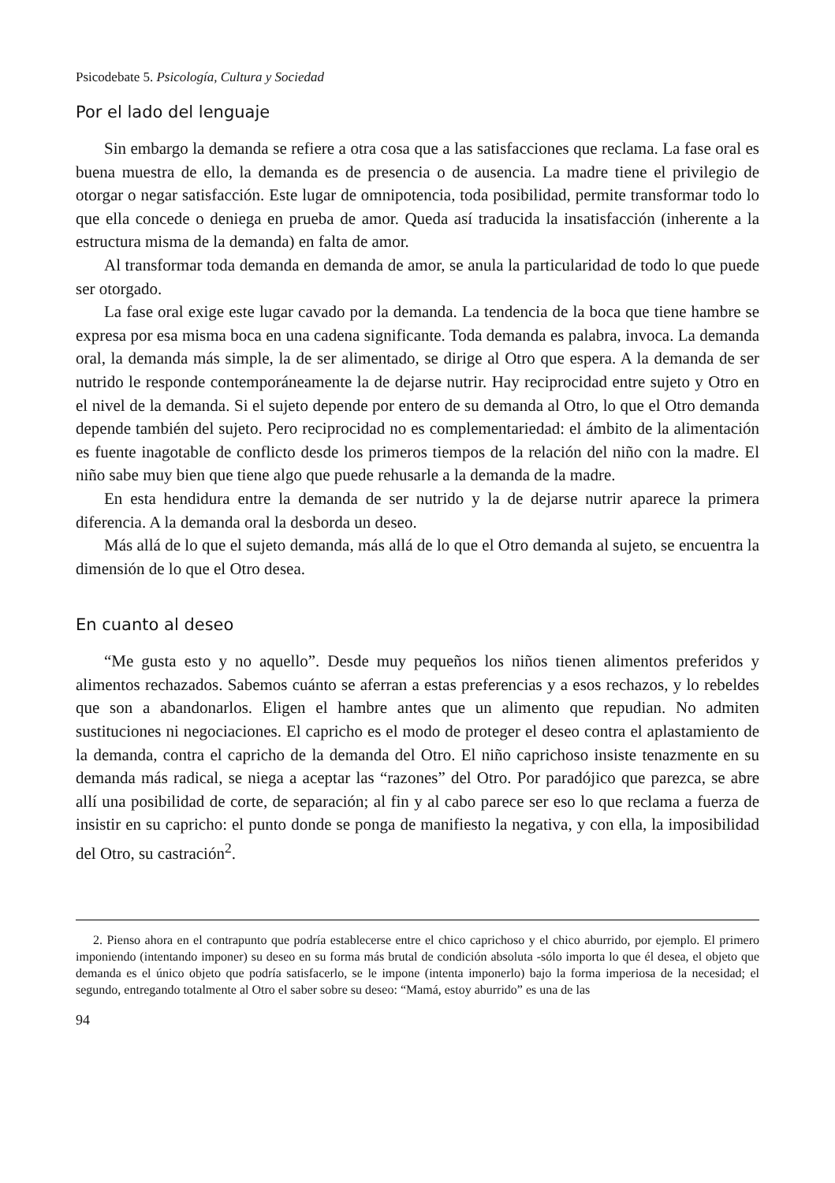Psicodebate 5. Psicología, Cultura y Sociedad
Por el lado del lenguaje
Sin embargo la demanda se refiere a otra cosa que a las satisfacciones que reclama. La fase oral es buena muestra de ello, la demanda es de presencia o de ausencia. La madre tiene el privilegio de otorgar o negar satisfacción. Este lugar de omnipotencia, toda posibilidad, permite transformar todo lo que ella concede o deniega en prueba de amor. Queda así traducida la insatisfacción (inherente a la estructura misma de la demanda) en falta de amor.
Al transformar toda demanda en demanda de amor, se anula la particularidad de todo lo que puede ser otorgado.
La fase oral exige este lugar cavado por la demanda. La tendencia de la boca que tiene hambre se expresa por esa misma boca en una cadena significante. Toda demanda es palabra, invoca. La demanda oral, la demanda más simple, la de ser alimentado, se dirige al Otro que espera. A la demanda de ser nutrido le responde contemporáneamente la de dejarse nutrir. Hay reciprocidad entre sujeto y Otro en el nivel de la demanda. Si el sujeto depende por entero de su demanda al Otro, lo que el Otro demanda depende también del sujeto. Pero reciprocidad no es complementariedad: el ámbito de la alimentación es fuente inagotable de conflicto desde los primeros tiempos de la relación del niño con la madre. El niño sabe muy bien que tiene algo que puede rehusarle a la demanda de la madre.
En esta hendidura entre la demanda de ser nutrido y la de dejarse nutrir aparece la primera diferencia. A la demanda oral la desborda un deseo.
Más allá de lo que el sujeto demanda, más allá de lo que el Otro demanda al sujeto, se encuentra la dimensión de lo que el Otro desea.
En cuanto al deseo
“Me gusta esto y no aquello”. Desde muy pequeños los niños tienen alimentos preferidos y alimentos rechazados. Sabemos cuánto se aferran a estas preferencias y a esos rechazos, y lo rebeldes que son a abandonarlos. Eligen el hambre antes que un alimento que repudian. No admiten sustituciones ni negociaciones. El capricho es el modo de proteger el deseo contra el aplastamiento de la demanda, contra el capricho de la demanda del Otro. El niño caprichoso insiste tenazmente en su demanda más radical, se niega a aceptar las “razones” del Otro. Por paradójico que parezca, se abre allí una posibilidad de corte, de separación; al fin y al cabo parece ser eso lo que reclama a fuerza de insistir en su capricho: el punto donde se ponga de manifiesto la negativa, y con ella, la imposibilidad del Otro, su castración<sup>2</sup>.
2. Pienso ahora en el contrapunto que podría establecerse entre el chico caprichoso y el chico aburrido, por ejemplo. El primero imponiendo (intentando imponer) su deseo en su forma más brutal de condición absoluta -sólo importa lo que él desea, el objeto que demanda es el único objeto que podría satisfacerlo, se le impone (intenta imponerlo) bajo la forma imperiosa de la necesidad; el segundo, entregando totalmente al Otro el saber sobre su deseo: “Mamá, estoy aburrido” es una de las
94